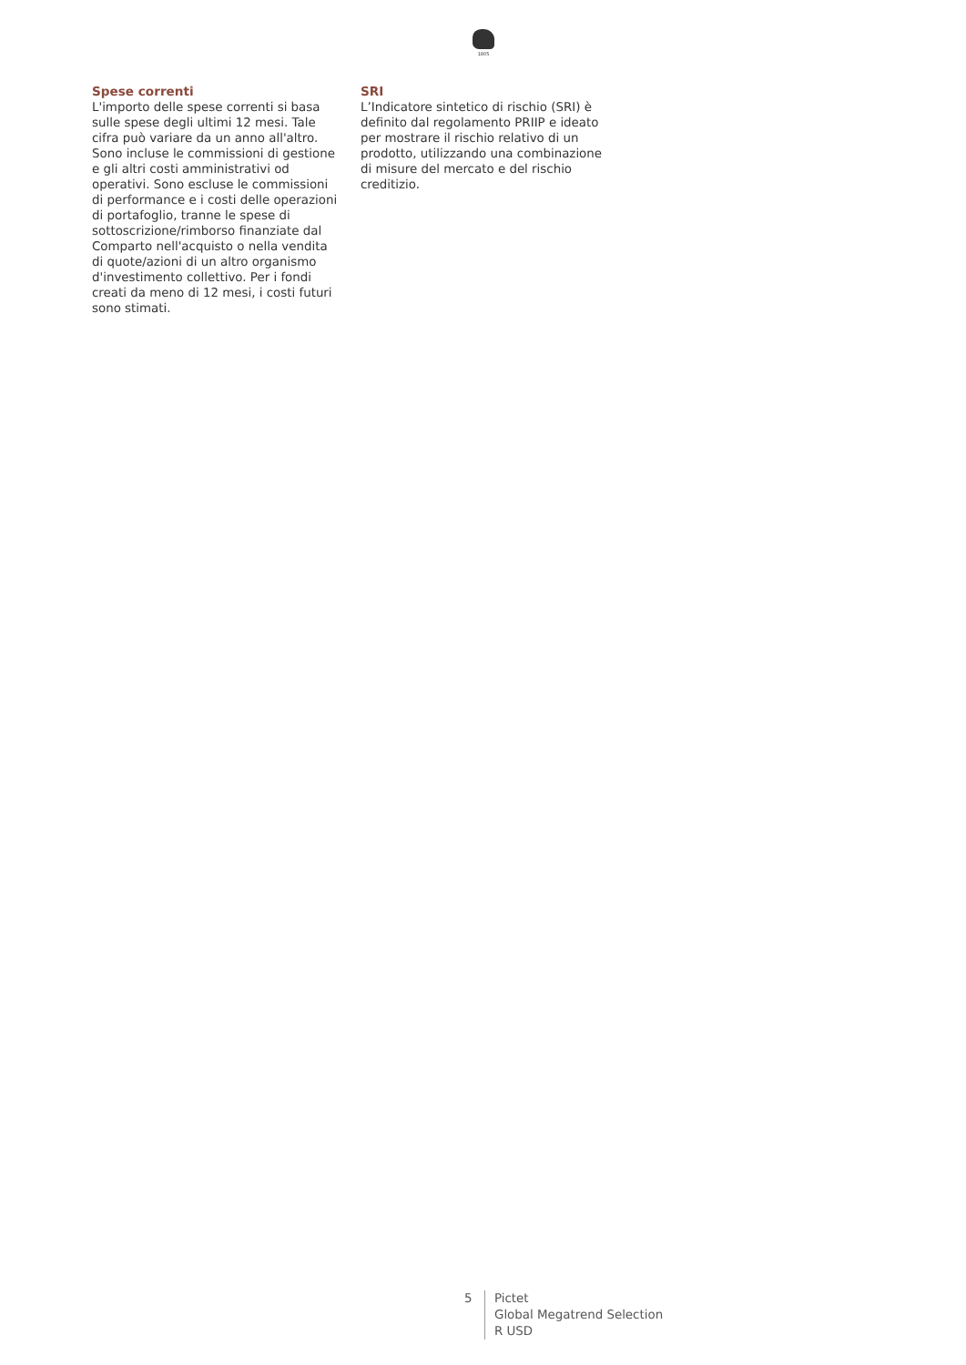1805
Spese correnti
L'importo delle spese correnti si basa sulle spese degli ultimi 12 mesi. Tale cifra può variare da un anno all'altro. Sono incluse le commissioni di gestione e gli altri costi amministrativi od operativi. Sono escluse le commissioni di performance e i costi delle operazioni di portafoglio, tranne le spese di sottoscrizione/rimborso finanziate dal Comparto nell'acquisto o nella vendita di quote/azioni di un altro organismo d'investimento collettivo. Per i fondi creati da meno di 12 mesi, i costi futuri sono stimati.
SRI
L’Indicatore sintetico di rischio (SRI) è definito dal regolamento PRIIP e ideato per mostrare il rischio relativo di un prodotto, utilizzando una combinazione di misure del mercato e del rischio creditizio.
5 Pictet
Global Megatrend Selection
R USD